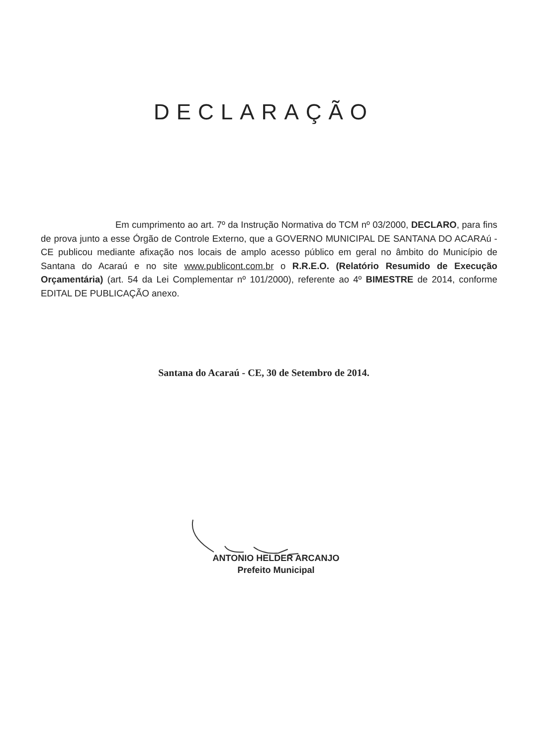DECLARAÇÃO
Em cumprimento ao art. 7º da Instrução Normativa do TCM nº 03/2000, DECLARO, para fins de prova junto a esse Órgão de Controle Externo, que a GOVERNO MUNICIPAL DE SANTANA DO ACARAú - CE publicou mediante afixação nos locais de amplo acesso público em geral no âmbito do Município de Santana do Acaraú e no site www.publicont.com.br o R.R.E.O. (Relatório Resumido de Execução Orçamentária) (art. 54 da Lei Complementar nº 101/2000), referente ao 4º BIMESTRE de 2014, conforme EDITAL DE PUBLICAÇÃO anexo.
Santana do Acaraú - CE, 30 de Setembro de 2014.
ANTONIO HELDER ARCANJO
Prefeito Municipal